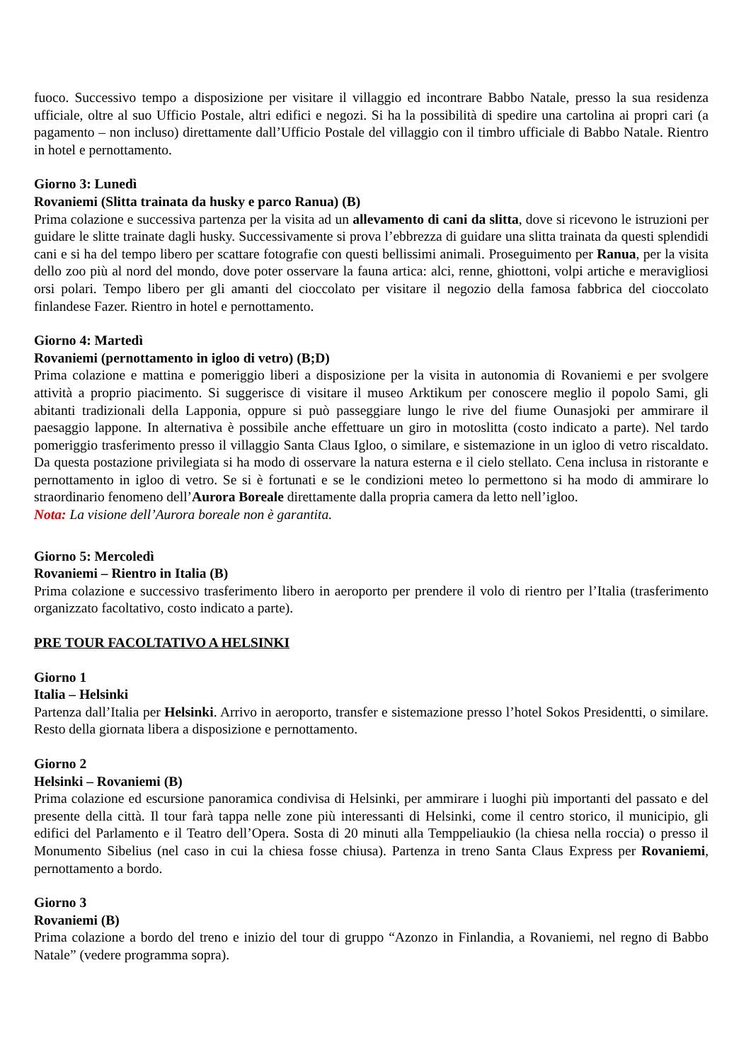fuoco. Successivo tempo a disposizione per visitare il villaggio ed incontrare Babbo Natale, presso la sua residenza ufficiale, oltre al suo Ufficio Postale, altri edifici e negozi. Si ha la possibilità di spedire una cartolina ai propri cari (a pagamento – non incluso) direttamente dall’Ufficio Postale del villaggio con il timbro ufficiale di Babbo Natale. Rientro in hotel e pernottamento.
Giorno 3: Lunedì
Rovaniemi (Slitta trainata da husky e parco Ranua) (B)
Prima colazione e successiva partenza per la visita ad un allevamento di cani da slitta, dove si ricevono le istruzioni per guidare le slitte trainate dagli husky. Successivamente si prova l’ebbrezza di guidare una slitta trainata da questi splendidi cani e si ha del tempo libero per scattare fotografie con questi bellissimi animali. Proseguimento per Ranua, per la visita dello zoo più al nord del mondo, dove poter osservare la fauna artica: alci, renne, ghiottoni, volpi artiche e meravigliosi orsi polari. Tempo libero per gli amanti del cioccolato per visitare il negozio della famosa fabbrica del cioccolato finlandese Fazer. Rientro in hotel e pernottamento.
Giorno 4: Martedì
Rovaniemi (pernottamento in igloo di vetro) (B;D)
Prima colazione e mattina e pomeriggio liberi a disposizione per la visita in autonomia di Rovaniemi e per svolgere attività a proprio piacimento. Si suggerisce di visitare il museo Arktikum per conoscere meglio il popolo Sami, gli abitanti tradizionali della Lapponia, oppure si può passeggiare lungo le rive del fiume Ounasjoki per ammirare il paesaggio lappone. In alternativa è possibile anche effettuare un giro in motoslitta (costo indicato a parte). Nel tardo pomeriggio trasferimento presso il villaggio Santa Claus Igloo, o similare, e sistemazione in un igloo di vetro riscaldato. Da questa postazione privilegiata si ha modo di osservare la natura esterna e il cielo stellato. Cena inclusa in ristorante e pernottamento in igloo di vetro. Se si è fortunati e se le condizioni meteo lo permettono si ha modo di ammirare lo straordinario fenomeno dell’Aurora Boreale direttamente dalla propria camera da letto nell’igloo.
Nota: La visione dell’Aurora boreale non è garantita.
Giorno 5: Mercoledì
Rovaniemi – Rientro in Italia (B)
Prima colazione e successivo trasferimento libero in aeroporto per prendere il volo di rientro per l’Italia (trasferimento organizzato facoltativo, costo indicato a parte).
PRE TOUR FACOLTATIVO A HELSINKI
Giorno 1
Italia – Helsinki
Partenza dall’Italia per Helsinki. Arrivo in aeroporto, transfer e sistemazione presso l’hotel Sokos Presidentti, o similare. Resto della giornata libera a disposizione e pernottamento.
Giorno 2
Helsinki – Rovaniemi (B)
Prima colazione ed escursione panoramica condivisa di Helsinki, per ammirare i luoghi più importanti del passato e del presente della città. Il tour farà tappa nelle zone più interessanti di Helsinki, come il centro storico, il municipio, gli edifici del Parlamento e il Teatro dell’Opera. Sosta di 20 minuti alla Temppeliaukio (la chiesa nella roccia) o presso il Monumento Sibelius (nel caso in cui la chiesa fosse chiusa). Partenza in treno Santa Claus Express per Rovaniemi, pernottamento a bordo.
Giorno 3
Rovaniemi (B)
Prima colazione a bordo del treno e inizio del tour di gruppo “Azonzo in Finlandia, a Rovaniemi, nel regno di Babbo Natale” (vedere programma sopra).